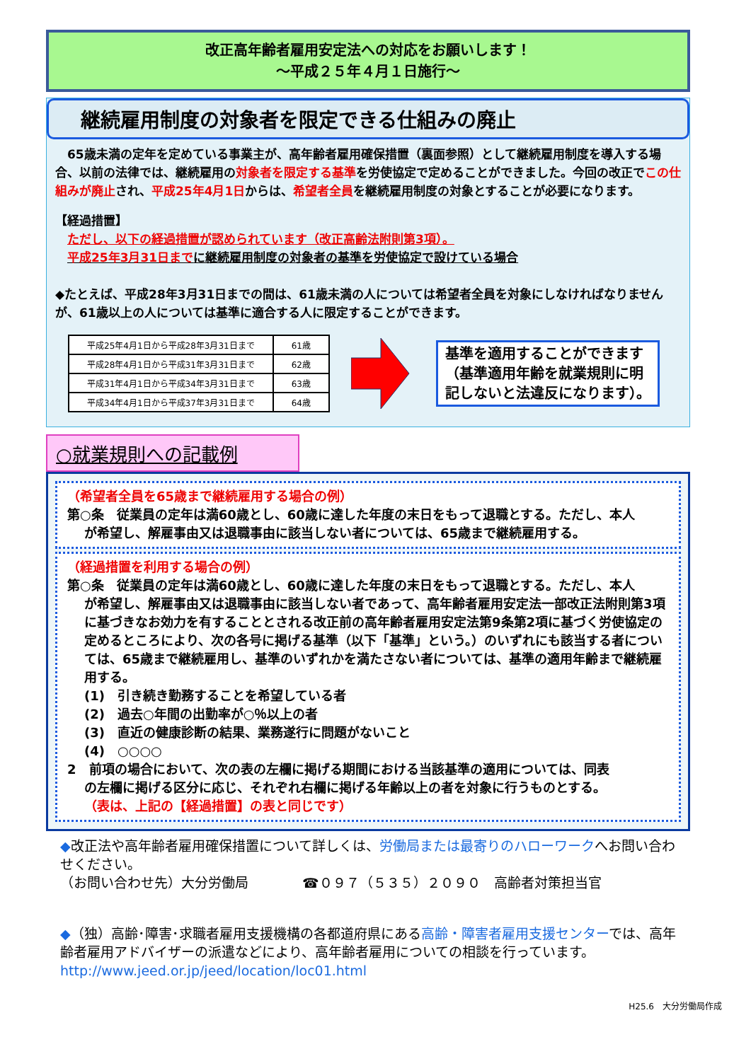改正高年齢者雇用安定法への対応をお願いします！
～平成２５年４月１日施行～
継続雇用制度の対象者を限定できる仕組みの廃止
　65歳未満の定年を定めている事業主が、高年齢者雇用確保措置（裏面参照）として継続雇用制度を導入する場合、以前の法律では、継続雇用の対象者を限定する基準を労使協定で定めることができました。今回の改正でこの仕組みが廃止され、平成25年4月1日からは、希望者全員を継続雇用制度の対象とすることが必要になります。
【経過措置】
　ただし、以下の経過措置が認められています（改正高齢法附則第3項）。
　平成25年3月31日までに継続雇用制度の対象者の基準を労使協定で設けている場合
◆たとえば、平成28年3月31日までの間は、61歳未満の人については希望者全員を対象にしなければなりませんが、61歳以上の人については基準に適合する人に限定することができます。
| 平成25年4月1日から平成28年3月31日まで | 61歳 |
| 平成28年4月1日から平成31年3月31日まで | 62歳 |
| 平成31年4月1日から平成34年3月31日まで | 63歳 |
| 平成34年4月1日から平成37年3月31日まで | 64歳 |
基準を適用することができます（基準適用年齢を就業規則に明記しないと法違反になります）。
○就業規則への記載例
（希望者全員を65歳まで継続雇用する場合の例）
第○条　従業員の定年は満60歳とし、60歳に達した年度の末日をもって退職とする。ただし、本人
が希望し、解雇事由又は退職事由に該当しない者については、65歳まで継続雇用する。
（経過措置を利用する場合の例）
第○条　従業員の定年は満60歳とし、60歳に達した年度の末日をもって退職とする。ただし、本人
が希望し、解雇事由又は退職事由に該当しない者であって、高年齢者雇用安定法一部改正法附則第3項に基づきなお効力を有することとされる改正前の高年齢者雇用安定法第9条第2項に基づく労使協定の定めるところにより、次の各号に掲げる基準（以下「基準」という。）のいずれにも該当する者については、65歳まで継続雇用し、基準のいずれかを満たさない者については、基準の適用年齢まで継続雇用する。
(1)　引き続き勤務することを希望している者
(2)　過去○年間の出勤率が○％以上の者
(3)　直近の健康診断の結果、業務遂行に問題がないこと
(4)　○○○○
2　前項の場合において、次の表の左欄に掲げる期間における当該基準の適用については、同表
の左欄に掲げる区分に応じ、それぞれ右欄に掲げる年齢以上の者を対象に行うものとする。
（表は、上記の【経過措置】の表と同じです）
◆改正法や高年齢者雇用確保措置について詳しくは、労働局または最寄りのハローワークへお問い合わせください。
（お問い合わせ先）大分労働局　　　　☎０９７（５３５）２０９０　高齢者対策担当官
◆（独）高齢･障害･求職者雇用支援機構の各都道府県にある高齢・障害者雇用支援センターでは、高年齢者雇用アドバイザーの派遣などにより、高年齢者雇用についての相談を行っています。
http://www.jeed.or.jp/jeed/location/loc01.html
H25.6　大分労働局作成